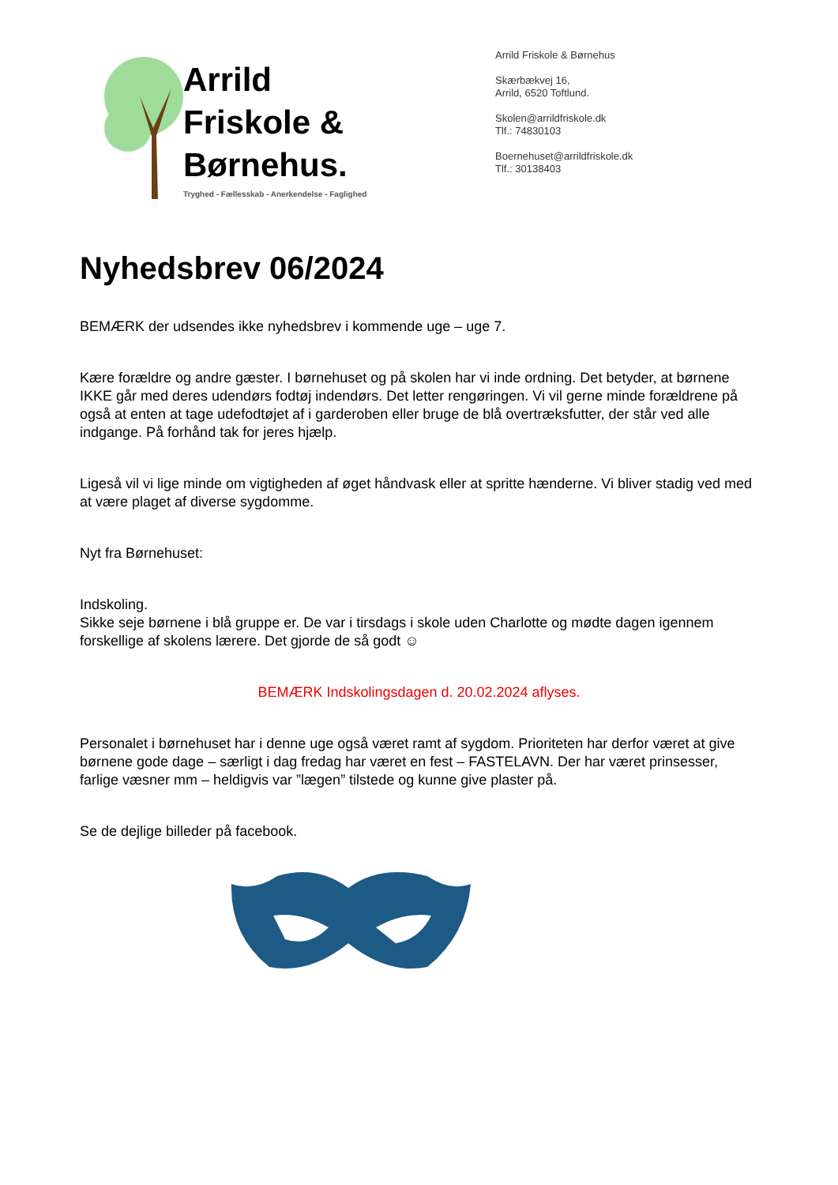Arrild
Friskole &
Børnehus.
Tryghed - Fællesskab - Anerkendelse - Faglighed
Arrild Friskole & Børnehus
Skærbækvej 16,
Arrild, 6520 Toftlund.
Skolen@arrildfriskole.dk
Tlf.: 74830103
Boernehuset@arrildfriskole.dk
Tlf.: 30138403
Nyhedsbrev 06/2024
BEMÆRK der udsendes ikke nyhedsbrev i kommende uge – uge 7.
Kære forældre og andre gæster. I børnehuset og på skolen har vi inde ordning. Det betyder, at børnene IKKE går med deres udendørs fodtøj indendørs. Det letter rengøringen. Vi vil gerne minde forældrene på også at enten at tage udefodtøjet af i garderoben eller bruge de blå overtræksfutter, der står ved alle indgange. På forhånd tak for jeres hjælp.
Ligeså vil vi lige minde om vigtigheden af øget håndvask eller at spritte hænderne. Vi bliver stadig ved med at være plaget af diverse sygdomme.
Nyt fra Børnehuset:
Indskoling.
Sikke seje børnene i blå gruppe er. De var i tirsdags i skole uden Charlotte og mødte dagen igennem forskellige af skolens lærere. Det gjorde de så godt ☺
BEMÆRK Indskolingsdagen d. 20.02.2024 aflyses.
Personalet i børnehuset har i denne uge også været ramt af sygdom. Prioriteten har derfor været at give børnene gode dage – særligt i dag fredag har været en fest – FASTELAVN. Der har været prinsesser, farlige væsner mm – heldigvis var ”lægen” tilstede og kunne give plaster på.
Se de dejlige billeder på facebook.